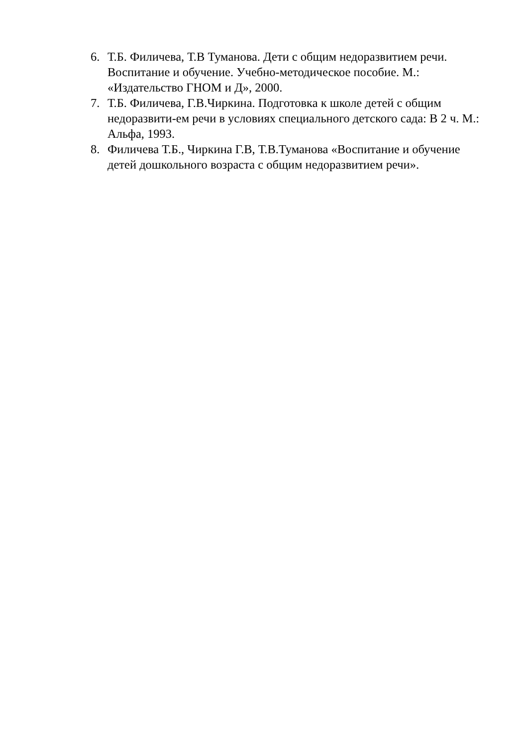6. Т.Б. Филичева, Т.В Туманова. Дети с общим недоразвитием речи. Воспитание и обучение. Учебно-методическое пособие. М.: «Издательство ГНОМ и Д», 2000.
7. Т.Б. Филичева, Г.В.Чиркина. Подготовка к школе детей с общим недоразвити-ем речи в условиях специального детского сада: В 2 ч. М.: Альфа, 1993.
8. Филичева Т.Б., Чиркина Г.В, Т.В.Туманова «Воспитание и обучение детей дошкольного возраста с общим недоразвитием речи».